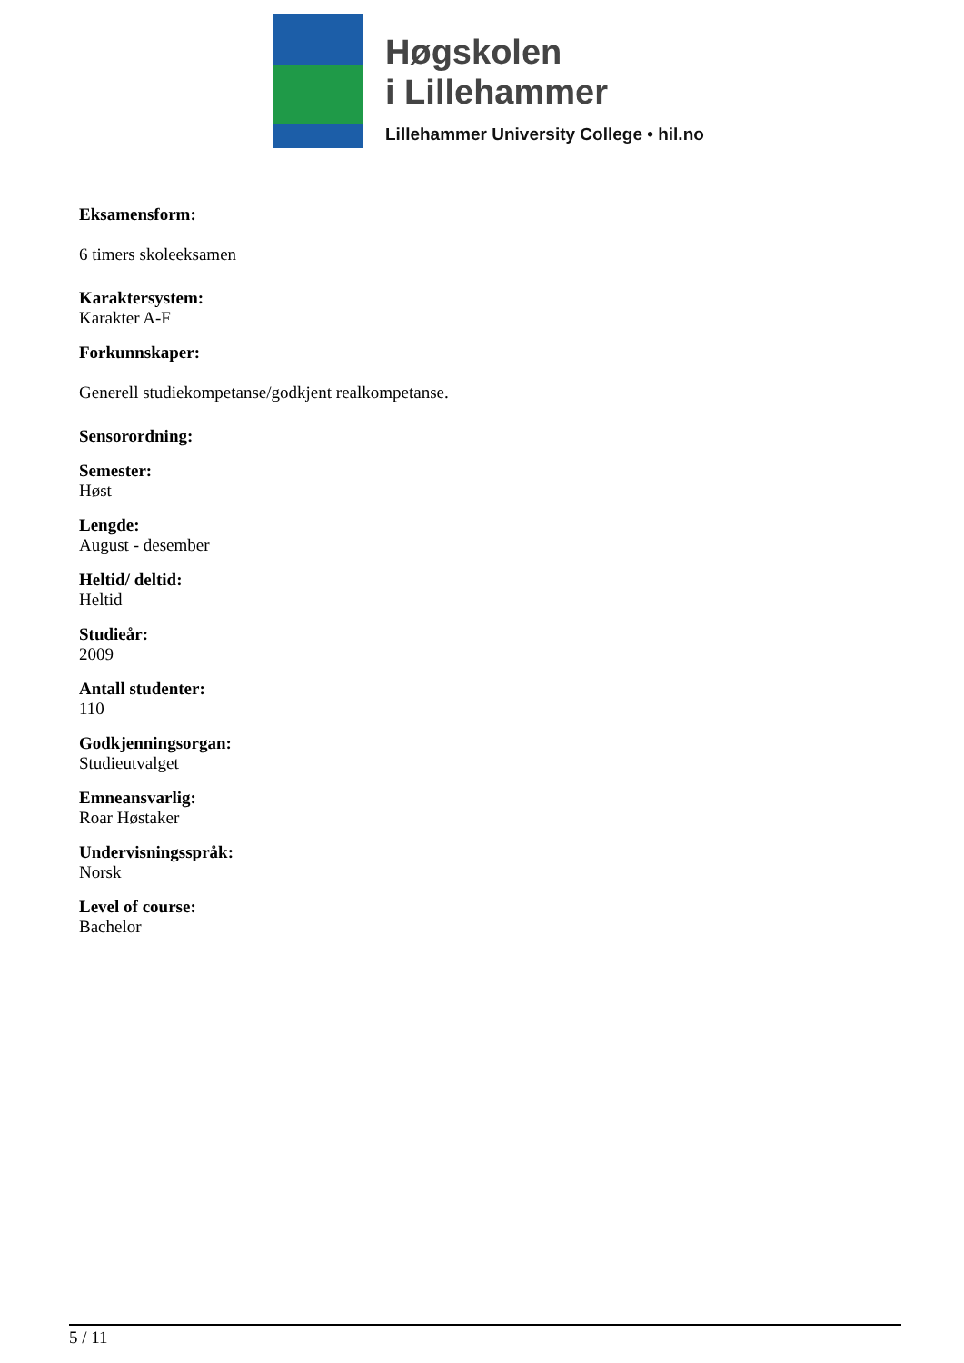Høgskolen
i Lillehammer
Lillehammer University College • hil.no
Eksamensform:
6 timers skoleeksamen
Karaktersystem:
Karakter A-F
Forkunnskaper:
Generell studiekompetanse/godkjent realkompetanse.
Sensorordning:
Semester:
Høst
Lengde:
August - desember
Heltid/ deltid:
Heltid
Studieår:
2009
Antall studenter:
110
Godkjenningsorgan:
Studieutvalget
Emneansvarlig:
Roar Høstaker
Undervisningsspråk:
Norsk
Level of course:
Bachelor
5 / 11